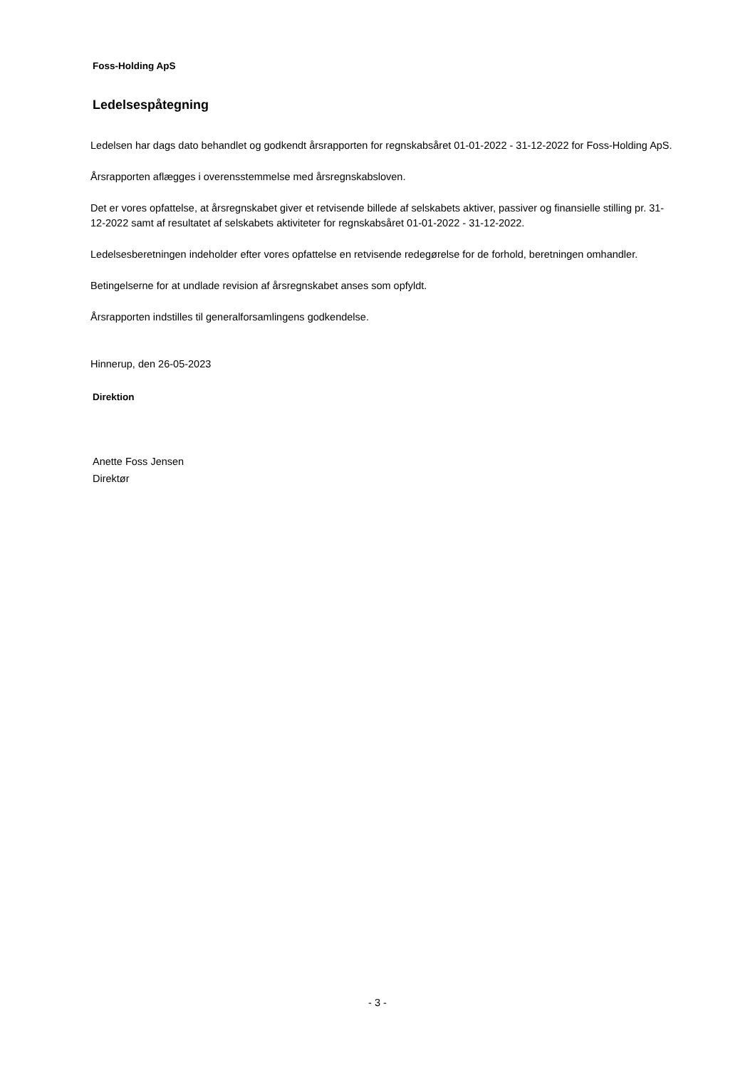Foss-Holding ApS
Ledelsespåtegning
Ledelsen har dags dato behandlet og godkendt årsrapporten for regnskabsåret 01-01-2022 - 31-12-2022 for Foss-Holding ApS.
Årsrapporten aflægges i overensstemmelse med årsregnskabsloven.
Det er vores opfattelse, at årsregnskabet giver et retvisende billede af selskabets aktiver, passiver og finansielle stilling pr. 31-12-2022 samt af resultatet af selskabets aktiviteter for regnskabsåret 01-01-2022 - 31-12-2022.
Ledelsesberetningen indeholder efter vores opfattelse en retvisende redegørelse for de forhold, beretningen omhandler.
Betingelserne for at undlade revision af årsregnskabet anses som opfyldt.
Årsrapporten indstilles til generalforsamlingens godkendelse.
Hinnerup, den 26-05-2023
Direktion
Anette Foss Jensen
Direktør
- 3 -